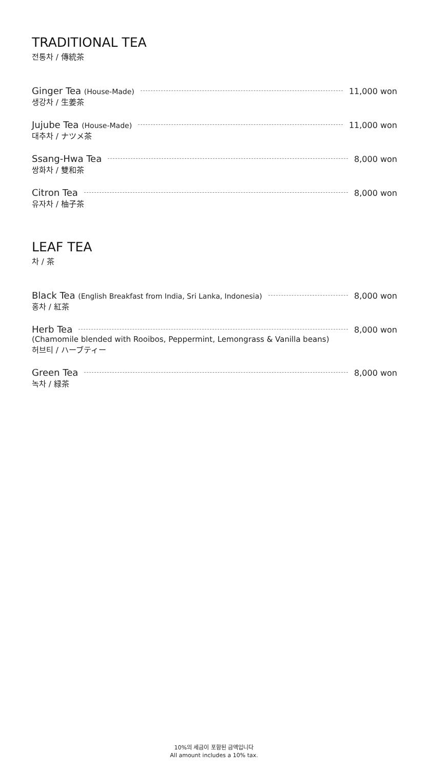TRADITIONAL TEA
전통차 / 傳統茶
Ginger Tea (House-Made) 11,000 won
생강차 / 生姜茶
Jujube Tea (House-Made) 11,000 won
대추차 / ナツメ茶
Ssang-Hwa Tea 8,000 won
쌍화차 / 雙和茶
Citron Tea 8,000 won
유자차 / 柚子茶
LEAF TEA
차 / 茶
Black Tea (English Breakfast from India, Sri Lanka, Indonesia) 8,000 won
홍차 / 紅茶
Herb Tea 8,000 won
(Chamomile blended with Rooibos, Peppermint, Lemongrass & Vanilla beans)
허브티 / ハーブティー
Green Tea 8,000 won
녹차 / 緑茶
10%의 세금이 포함된 금액입니다
All amount includes a 10% tax.